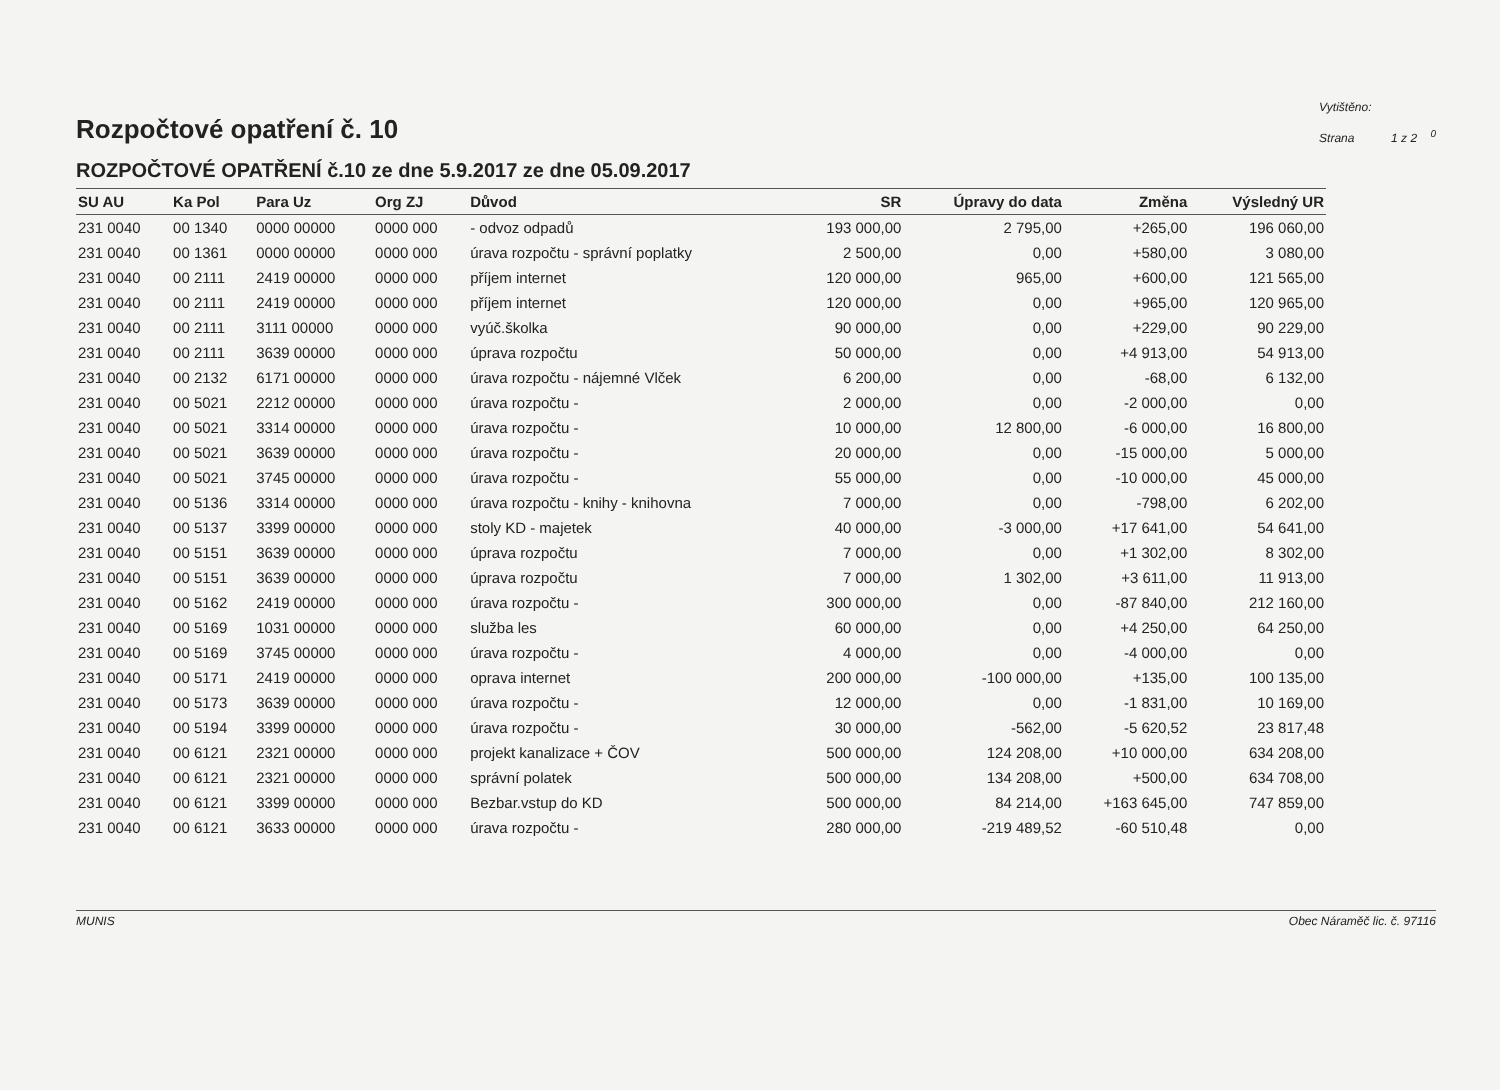Rozpočtové opatření č. 10
Vytištěno:
Strana 1 z 2 <sup>0</sup>
ROZPOČTOVÉ OPATŘENÍ č.10 ze dne 5.9.2017 ze dne 05.09.2017
| SU AU | Ka Pol | Para Uz | Org ZJ | Důvod | SR | Úpravy do data | Změna | Výsledný UR |
| --- | --- | --- | --- | --- | --- | --- | --- | --- |
| 231 0040 | 00 1340 | 0000 00000 | 0000 000 | - odvoz odpadů | 193 000,00 | 2 795,00 | +265,00 | 196 060,00 |
| 231 0040 | 00 1361 | 0000 00000 | 0000 000 | úrava rozpočtu - správní poplatky | 2 500,00 | 0,00 | +580,00 | 3 080,00 |
| 231 0040 | 00 2111 | 2419 00000 | 0000 000 | příjem internet | 120 000,00 | 965,00 | +600,00 | 121 565,00 |
| 231 0040 | 00 2111 | 2419 00000 | 0000 000 | příjem internet | 120 000,00 | 0,00 | +965,00 | 120 965,00 |
| 231 0040 | 00 2111 | 3111 00000 | 0000 000 | vyúč.školka | 90 000,00 | 0,00 | +229,00 | 90 229,00 |
| 231 0040 | 00 2111 | 3639 00000 | 0000 000 | úprava rozpočtu | 50 000,00 | 0,00 | +4 913,00 | 54 913,00 |
| 231 0040 | 00 2132 | 6171 00000 | 0000 000 | úrava rozpočtu - nájemné Vlček | 6 200,00 | 0,00 | -68,00 | 6 132,00 |
| 231 0040 | 00 5021 | 2212 00000 | 0000 000 | úrava rozpočtu - | 2 000,00 | 0,00 | -2 000,00 | 0,00 |
| 231 0040 | 00 5021 | 3314 00000 | 0000 000 | úrava rozpočtu - | 10 000,00 | 12 800,00 | -6 000,00 | 16 800,00 |
| 231 0040 | 00 5021 | 3639 00000 | 0000 000 | úrava rozpočtu - | 20 000,00 | 0,00 | -15 000,00 | 5 000,00 |
| 231 0040 | 00 5021 | 3745 00000 | 0000 000 | úrava rozpočtu - | 55 000,00 | 0,00 | -10 000,00 | 45 000,00 |
| 231 0040 | 00 5136 | 3314 00000 | 0000 000 | úrava rozpočtu - knihy - knihovna | 7 000,00 | 0,00 | -798,00 | 6 202,00 |
| 231 0040 | 00 5137 | 3399 00000 | 0000 000 | stoly KD - majetek | 40 000,00 | -3 000,00 | +17 641,00 | 54 641,00 |
| 231 0040 | 00 5151 | 3639 00000 | 0000 000 | úprava rozpočtu | 7 000,00 | 0,00 | +1 302,00 | 8 302,00 |
| 231 0040 | 00 5151 | 3639 00000 | 0000 000 | úprava rozpočtu | 7 000,00 | 1 302,00 | +3 611,00 | 11 913,00 |
| 231 0040 | 00 5162 | 2419 00000 | 0000 000 | úrava rozpočtu - | 300 000,00 | 0,00 | -87 840,00 | 212 160,00 |
| 231 0040 | 00 5169 | 1031 00000 | 0000 000 | služba les | 60 000,00 | 0,00 | +4 250,00 | 64 250,00 |
| 231 0040 | 00 5169 | 3745 00000 | 0000 000 | úrava rozpočtu - | 4 000,00 | 0,00 | -4 000,00 | 0,00 |
| 231 0040 | 00 5171 | 2419 00000 | 0000 000 | oprava internet | 200 000,00 | -100 000,00 | +135,00 | 100 135,00 |
| 231 0040 | 00 5173 | 3639 00000 | 0000 000 | úrava rozpočtu - | 12 000,00 | 0,00 | -1 831,00 | 10 169,00 |
| 231 0040 | 00 5194 | 3399 00000 | 0000 000 | úrava rozpočtu - | 30 000,00 | -562,00 | -5 620,52 | 23 817,48 |
| 231 0040 | 00 6121 | 2321 00000 | 0000 000 | projekt kanalizace + ČOV | 500 000,00 | 124 208,00 | +10 000,00 | 634 208,00 |
| 231 0040 | 00 6121 | 2321 00000 | 0000 000 | správní polatek | 500 000,00 | 134 208,00 | +500,00 | 634 708,00 |
| 231 0040 | 00 6121 | 3399 00000 | 0000 000 | Bezbar.vstup do KD | 500 000,00 | 84 214,00 | +163 645,00 | 747 859,00 |
| 231 0040 | 00 6121 | 3633 00000 | 0000 000 | úrava rozpočtu - | 280 000,00 | -219 489,52 | -60 510,48 | 0,00 |
MUNIS Obec Náraměč lic. č. 97116